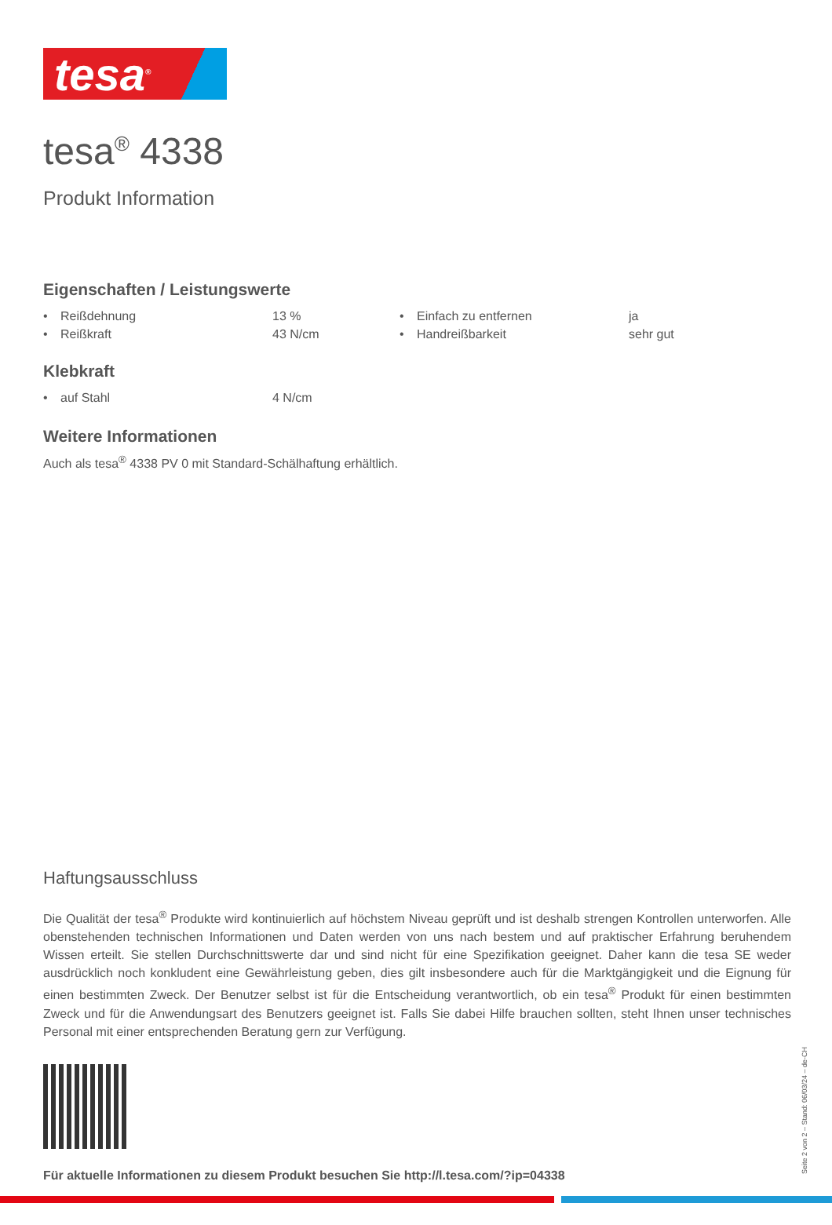tesa<sup>®</sup>
tesa<sup>®</sup> 4338
Produkt Information
Eigenschaften / Leistungswerte
| • | Reißdehnung | 13 % | • | Einfach zu entfernen | ja |
| • | Reißkraft | 43 N/cm | • | Handreißbarkeit | sehr gut |
Klebkraft
| • | auf Stahl | 4 N/cm |
Weitere Informationen
Auch als tesa<sup>®</sup> 4338 PV 0 mit Standard-Schälhaftung erhältlich.
Haftungsausschluss
Die Qualität der tesa<sup>®</sup> Produkte wird kontinuierlich auf höchstem Niveau geprüft und ist deshalb strengen Kontrollen unterworfen. Alle obenstehenden technischen Informationen und Daten werden von uns nach bestem und auf praktischer Erfahrung beruhendem Wissen erteilt. Sie stellen Durchschnittswerte dar und sind nicht für eine Spezifikation geeignet. Daher kann die tesa SE weder ausdrücklich noch konkludent eine Gewährleistung geben, dies gilt insbesondere auch für die Marktgängigkeit und die Eignung für einen bestimmten Zweck. Der Benutzer selbst ist für die Entscheidung verantwortlich, ob ein tesa<sup>®</sup> Produkt für einen bestimmten Zweck und für die Anwendungsart des Benutzers geeignet ist. Falls Sie dabei Hilfe brauchen sollten, steht Ihnen unser technisches Personal mit einer entsprechenden Beratung gern zur Verfügung.
Für aktuelle Informationen zu diesem Produkt besuchen Sie http://l.tesa.com/?ip=04338
Seite 2 von 2 – Stand: 06/03/24 – de-CH